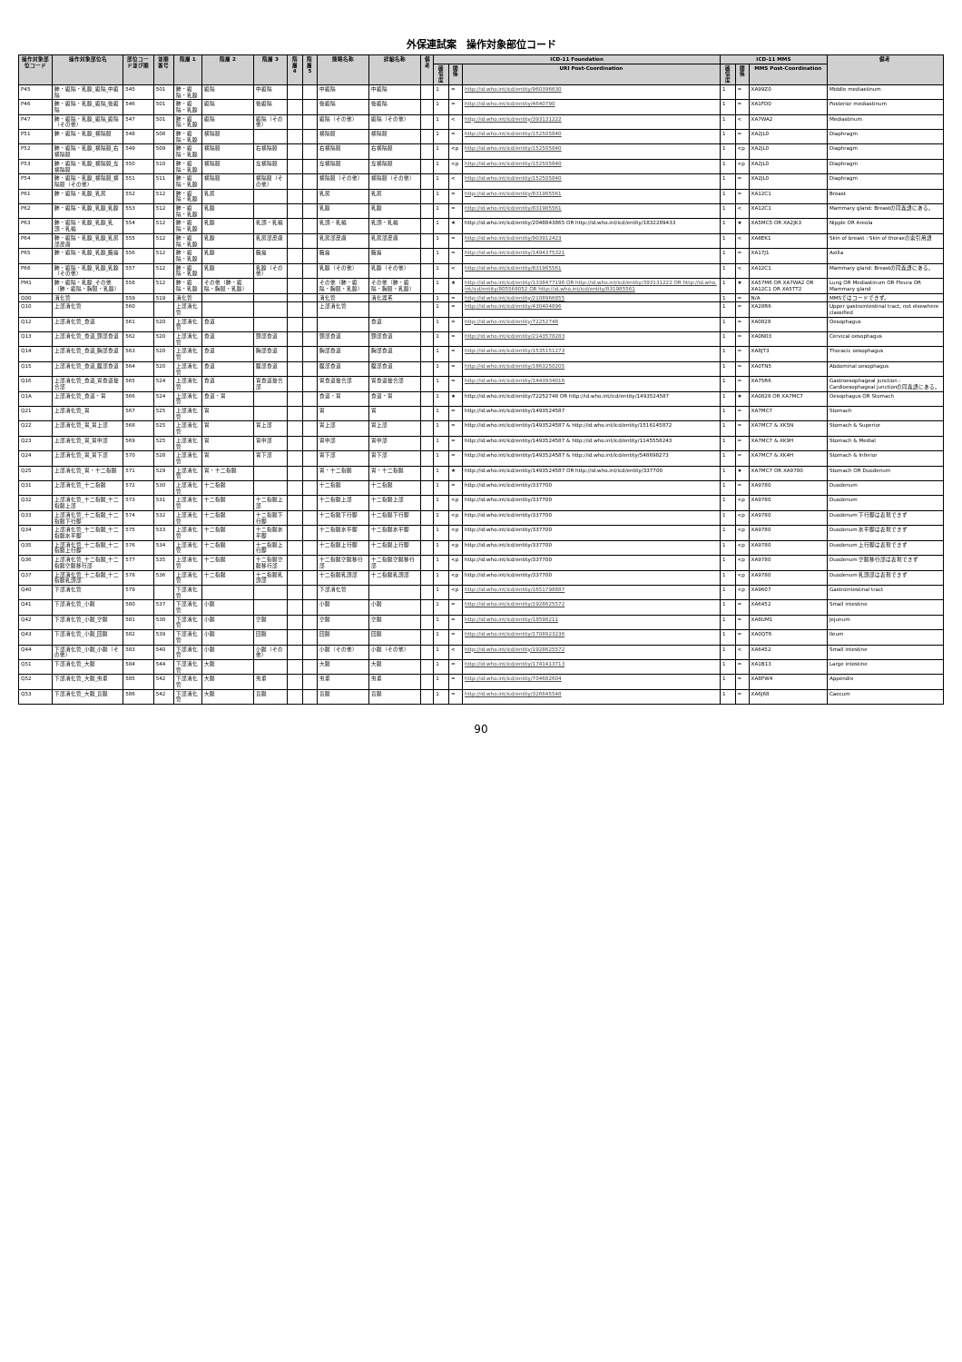外保連試案　操作対象部位コード
| 操作対象部位コード | 操作対象部位名 | 部位コード並び順 | 並順番号 | 階層 1 | 階層 2 | 階層 3 | 階層 4 | 階層 5 | 簡略名称 | 詳細名称 | 備考 | ICD-11 Foundation | | | ICD-11 MMS | | | 備考 |
| --- | --- | --- | --- | --- | --- | --- | --- | --- | --- | --- | --- | --- | --- | --- | --- | --- | --- | --- |
| | | | | | | | | | | | | 確信度 | 関係 | URI Post-Coordination | 確信度 | 関係 | MMS Post-Coordination | |
| P45 | 肺・縦隔・乳腺_縦隔_中縦隔 | 545 | 501 | 肺・縦隔・乳腺 | 縦隔 | 中縦隔 | | | 中縦隔 | 中縦隔 | | 1 | = | http://id.who.int/icd/entity/960396630 | 1 | = | XA99Z0 | Middle mediastinum |
| P46 | 肺・縦隔・乳腺_縦隔_後縦隔 | 546 | 501 | 肺・縦隔・乳腺 | 縦隔 | 後縦隔 | | | 後縦隔 | 後縦隔 | | 1 | = | http://id.who.int/icd/entity/4640790 | 1 | = | XA1FD0 | Posterior mediastinum |
| P47 | 肺・縦隔・乳腺_縦隔_縦隔（その他） | 547 | 501 | 肺・縦隔・乳腺 | 縦隔 | 縦隔（その他） | | | 縦隔（その他） | 縦隔（その他） | | 1 | < | http://id.who.int/icd/entity/393131222 | 1 | < | XA7WA2 | Mediastinum |
| P51 | 肺・縦隔・乳腺_横隔膜 | 548 | 508 | 肺・縦隔・乳腺 | 横隔膜 | | | | 横隔膜 | 横隔膜 | | 1 | = | http://id.who.int/icd/entity/152505840 | 1 | = | XA2JL0 | Diaphragm |
| P52 | 肺・縦隔・乳腺_横隔膜_右横隔膜 | 549 | 509 | 肺・縦隔・乳腺 | 横隔膜 | 右横隔膜 | | | 右横隔膜 | 右横隔膜 | | 1 | <p | http://id.who.int/icd/entity/152505840 | 1 | <p | XA2JL0 | Diaphragm |
| P53 | 肺・縦隔・乳腺_横隔膜_左横隔膜 | 550 | 510 | 肺・縦隔・乳腺 | 横隔膜 | 左横隔膜 | | | 左横隔膜 | 左横隔膜 | | 1 | <p | http://id.who.int/icd/entity/152505840 | 1 | <p | XA2JL0 | Diaphragm |
| P54 | 肺・縦隔・乳腺_横隔膜_横隔膜（その他） | 551 | 511 | 肺・縦隔・乳腺 | 横隔膜 | 横隔膜（その他） | | | 横隔膜（その他） | 横隔膜（その他） | | 1 | < | http://id.who.int/icd/entity/152505840 | 1 | = | XA2JL0 | Diaphragm |
| P61 | 肺・縦隔・乳腺_乳房 | 552 | 512 | 肺・縦隔・乳腺 | 乳房 | | | | 乳房 | 乳房 | | 1 | = | http://id.who.int/icd/entity/831985561 | 1 | = | XA12C1 | Breast |
| P62 | 肺・縦隔・乳腺_乳腺_乳腺 | 553 | 512 | 肺・縦隔・乳腺 | 乳腺 | | | | 乳腺 | 乳腺 | | 1 | = | http://id.who.int/icd/entity/831985561 | 1 | < | XA12C1 | Mammary gland: Breastの同義語にある。 |
| P63 | 肺・縦隔・乳腺_乳腺_乳頭・乳輪 | 554 | 512 | 肺・縦隔・乳腺 | 乳腺 | 乳頭・乳輪 | | | 乳頭・乳輪 | 乳頭・乳輪 | | 1 | ★ | http://id.who.int/icd/entity/2048843865 OR http://id.who.int/icd/entity/1832289433 | 1 | ★ | XA5MC5 OR XA2JK3 | Nipple OR Areola |
| P64 | 肺・縦隔・乳腺_乳腺_乳房部皮膚 | 555 | 512 | 肺・縦隔・乳腺 | 乳腺 | 乳房部皮膚 | | | 乳房部皮膚 | 乳房部皮膚 | | 1 | = | http://id.who.int/icd/entity/903912423 | 1 | < | XA8EK1 | Skin of breast : Skin of thoraxの索引用語 |
| P65 | 肺・縦隔・乳腺_乳腺_腋窩 | 556 | 512 | 肺・縦隔・乳腺 | 乳腺 | 腋窩 | | | 腋窩 | 腋窩 | | 1 | = | http://id.who.int/icd/entity/1494375321 | 1 | = | XA17J1 | Axilla |
| P66 | 肺・縦隔・乳腺_乳腺_乳腺（その他） | 557 | 512 | 肺・縦隔・乳腺 | 乳腺 | 乳腺（その他） | | | 乳腺（その他） | 乳腺（その他） | | 1 | < | http://id.who.int/icd/entity/831985561 | 1 | < | XA12C1 | Mammary gland: Breastの同義語にある。 |
| PM1 | 肺・縦隔・乳腺_その他（肺・縦隔・胸膜・乳腺） | 558 | 512 | 肺・縦隔・乳腺 | その他（肺・縦隔・胸膜・乳腺） | | | | その他（肺・縦隔・胸膜・乳腺） | その他（肺・縦隔・胸膜・乳腺） | | 1 | ★ | http://id.who.int/icd/entity/1338477196 OR http://id.who.int/icd/entity/393131222 OR http://id.who.int/icd/entity/805568052 OR http://id.who.int/icd/entity/831985561 | 1 | ★ | XA57M6 OR XA7WA2 OR XA12C1 OR XA5TT2 | Lung OR Mediastinum OR Pleura OR Mammary gland |
| Q00 | 消化管 | 559 | 519 | 消化管 | | | | | 消化管 | 消化器系 | | 1 | = | http://id.who.int/icd/entity/2108966855 | 1 | = | N/A | MMSではコードできず。 |
| Q10 | 上部消化管 | 560 | | 上部消化管 | | | | | 上部消化管 | | | 1 | = | http://id.who.int/icd/entity/430404896 | 1 | = | XA28R6 | Upper gastrointestinal tract, not elsewhere classified |
| Q12 | 上部消化管_食道 | 561 | 520 | 上部消化管 | 食道 | | | | | 食道 | | 1 | = | http://id.who.int/icd/entity/72252748 | 1 | = | XA0828 | Oesophagus |
| Q13 | 上部消化管_食道_頸部食道 | 562 | 520 | 上部消化管 | 食道 | 頸部食道 | | | 頸部食道 | 頸部食道 | | 1 | = | http://id.who.int/icd/entity/2143578283 | 1 | = | XA0N03 | Cervical oesophagus |
| Q14 | 上部消化管_食道_胸部食道 | 563 | 520 | 上部消化管 | 食道 | 胸部食道 | | | 胸部食道 | 胸部食道 | | 1 | = | http://id.who.int/icd/entity/1535151273 | 1 | = | XA8JT3 | Thoracic oesophagus |
| Q15 | 上部消化管_食道_腹部食道 | 564 | 520 | 上部消化管 | 食道 | 腹部食道 | | | 腹部食道 | 腹部食道 | | 1 | = | http://id.who.int/icd/entity/1863250205 | 1 | = | XA0TN5 | Abdominal oesophagus |
| Q16 | 上部消化管_食道_胃食道接合部 | 565 | 524 | 上部消化管 | 食道 | 胃食道接合部 | | | 胃食道接合部 | 胃食道接合部 | | 1 | = | http://id.who.int/icd/entity/1443934016 | 1 | = | XA75R6 | Gastroesophageal junction : Cardioesophageal junctionの同義語にある。 |
| Q1A | 上部消化管_食道・胃 | 566 | 524 | 上部消化管 | 食道・胃 | | | | 食道・胃 | 食道・胃 | | 1 | ★ | http://id.who.int/icd/entity/72252748 OR http://id.who.int/icd/entity/1493524587 | 1 | ★ | XA0828 OR XA7MC7 | Oesophagus OR Stomach |
| Q21 | 上部消化管_胃 | 567 | 525 | 上部消化管 | 胃 | | | | 胃 | 胃 | | 1 | = | http://id.who.int/icd/entity/1493524587 | 1 | = | XA7MC7 | Stomach |
| Q22 | 上部消化管_胃_胃上部 | 568 | 525 | 上部消化管 | 胃 | 胃上部 | | | 胃上部 | 胃上部 | | 1 | = | http://id.who.int/icd/entity/1493524587 & http://id.who.int/icd/entity/1516145872 | 1 | = | XA7MC7 & XK5N | Stomach & Superior |
| Q23 | 上部消化管_胃_胃中部 | 569 | 525 | 上部消化管 | 胃 | 胃中部 | | | 胃中部 | 胃中部 | | 1 | = | http://id.who.int/icd/entity/1493524587 & http://id.who.int/icd/entity/1145558243 | 1 | = | XA7MC7 & XK9H | Stomach & Medial |
| Q24 | 上部消化管_胃_胃下部 | 570 | 528 | 上部消化管 | 胃 | 胃下部 | | | 胃下部 | 胃下部 | | 1 | = | http://id.who.int/icd/entity/1493524587 & http://id.who.int/icd/entity/548698273 | 1 | = | XA7MC7 & XK4H | Stomach & Inferior |
| Q25 | 上部消化管_胃・十二指腸 | 571 | 529 | 上部消化管 | 胃・十二指腸 | | | | 胃・十二指腸 | 胃・十二指腸 | | 1 | ★ | http://id.who.int/icd/entity/1493524587 OR http://id.who.int/icd/entity/337700 | 1 | ★ | XA7MC7 OR XA9780 | Stomach OR Duodenum |
| Q31 | 上部消化管_十二指腸 | 572 | 530 | 上部消化管 | 十二指腸 | | | | 十二指腸 | 十二指腸 | | 1 | = | http://id.who.int/icd/entity/337700 | 1 | = | XA9780 | Duodenum |
| Q32 | 上部消化管_十二指腸_十二指腸上部 | 573 | 531 | 上部消化管 | 十二指腸 | 十二指腸上部 | | | 十二指腸上部 | 十二指腸上部 | | 1 | <p | http://id.who.int/icd/entity/337700 | 1 | <p | XA9780 | Duodenum |
| Q33 | 上部消化管_十二指腸_十二指腸下行脚 | 574 | 532 | 上部消化管 | 十二指腸 | 十二指腸下行脚 | | | 十二指腸下行脚 | 十二指腸下行脚 | | 1 | <p | http://id.who.int/icd/entity/337700 | 1 | <p | XA9780 | Duodenum 下行脚は表現できず |
| Q34 | 上部消化管_十二指腸_十二指腸水平脚 | 575 | 533 | 上部消化管 | 十二指腸 | 十二指腸水平脚 | | | 十二指腸水平脚 | 十二指腸水平脚 | | 1 | <p | http://id.who.int/icd/entity/337700 | 1 | <p | XA9780 | Duodenum 水平脚は表現できず |
| Q35 | 上部消化管_十二指腸_十二指腸上行脚 | 576 | 534 | 上部消化管 | 十二指腸 | 十二指腸上行脚 | | | 十二指腸上行脚 | 十二指腸上行脚 | | 1 | <p | http://id.who.int/icd/entity/337700 | 1 | <p | XA9780 | Duodenum 上行脚は表現できず |
| Q36 | 上部消化管_十二指腸_十二指腸空腸移行部 | 577 | 535 | 上部消化管 | 十二指腸 | 十二指腸空腸移行部 | | | 十二指腸空腸移行部 | 十二指腸空腸移行部 | | 1 | <p | http://id.who.int/icd/entity/337700 | 1 | <p | XA9780 | Duodenum 空腸移行部は表現できず |
| Q37 | 上部消化管_十二指腸_十二指腸乳頭部 | 578 | 536 | 上部消化管 | 十二指腸 | 十二指腸乳頭部 | | | 十二指腸乳頭部 | 十二指腸乳頭部 | | 1 | <p | http://id.who.int/icd/entity/337700 | 1 | <p | XA9780 | Duodenum 乳頭部は表現できず |
| Q40 | 下部消化管 | 579 | | 下部消化管 | | | | | 下部消化管 | | | 1 | <p | http://id.who.int/icd/entity/1651798887 | 1 | <p | XA9607 | Gastrointestinal tract |
| Q41 | 下部消化管_小腸 | 580 | 537 | 下部消化管 | 小腸 | | | | 小腸 | 小腸 | | 1 | = | http://id.who.int/icd/entity/1928625572 | 1 | = | XA6452 | Small intestine |
| Q42 | 下部消化管_小腸_空腸 | 581 | 538 | 下部消化管 | 小腸 | 空腸 | | | 空腸 | 空腸 | | 1 | = | http://id.who.int/icd/entity/18598211 | 1 | = | XA8UM1 | Jejunum |
| Q43 | 下部消化管_小腸_回腸 | 582 | 539 | 下部消化管 | 小腸 | 回腸 | | | 回腸 | 回腸 | | 1 | = | http://id.who.int/icd/entity/1708923236 | 1 | = | XA0QT6 | Ileum |
| Q44 | 下部消化管_小腸_小腸（その他） | 583 | 540 | 下部消化管 | 小腸 | 小腸（その他） | | | 小腸（その他） | 小腸（その他） | | 1 | < | http://id.who.int/icd/entity/1928625572 | 1 | < | XA6452 | Small intestine |
| Q51 | 下部消化管_大腸 | 584 | 544 | 下部消化管 | 大腸 | | | | 大腸 | 大腸 | | 1 | = | http://id.who.int/icd/entity/1741413713 | 1 | = | XA1B13 | Large intestine |
| Q52 | 下部消化管_大腸_虫垂 | 585 | 542 | 下部消化管 | 大腸 | 虫垂 | | | 虫垂 | 虫垂 | | 1 | = | http://id.who.int/icd/entity/704682604 | 1 | = | XA8PW4 | Appendix |
| Q53 | 下部消化管_大腸_盲腸 | 586 | 542 | 下部消化管 | 大腸 | 盲腸 | | | 盲腸 | 盲腸 | | 1 | = | http://id.who.int/icd/entity/326645548 | 1 | = | XA6J68 | Caecum |
90